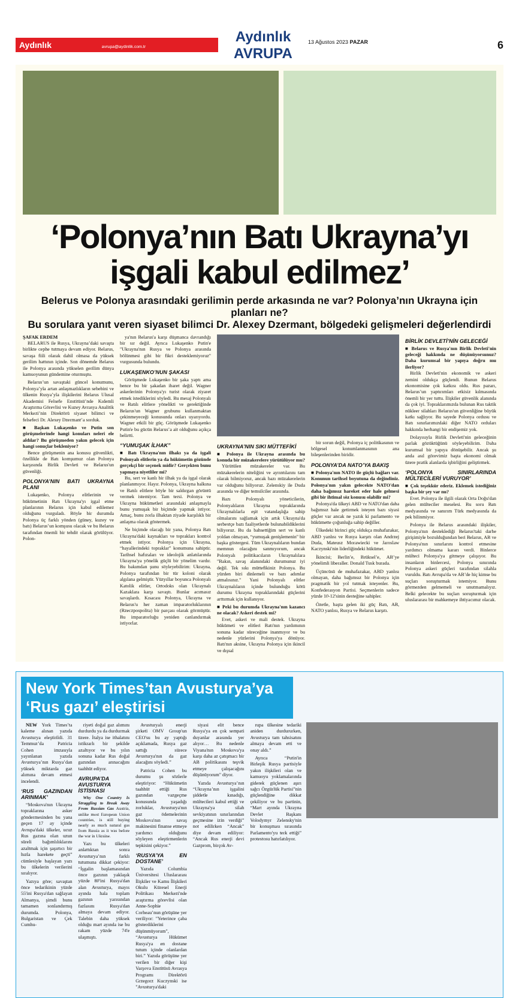Aydınlık avrupa@aydinlik.com.tr
Aydınlık
AVRUPA
13 Ağustos 2023 PAZAR 6
‘Polonya’nın Batı Ukrayna’yı işgali kabul edilmez’
Belerus ve Polonya arasındaki gerilimin perde arkasında ne var? Polonya’nın Ukrayna için planları ne?
Bu sorulara yanıt veren siyaset bilimci Dr. Alexey Dzermant, bölgedeki gelişmeleri değerlendirdi
ŞAFAK ERDEM
BELARUS ile Rusya, Ukrayna’daki savaşta birlikte cephe tutmaya devam ediyor. Belarus, savaşa fiili olarak dahil olmasa da yüksek gerilim hattının içinde. Son dönemde Belarus ile Polonya arasında yükselen gerilim dünya kamuoyunun gündemine oturmuştu.
Belarus’un savaştaki güncel konumunu, Polonya’yla artan anlaşmazlıkların sebebini ve ülkenin Rusya’yla ilişkilerini Belarus Ulusal Akademisi Felsefe Enstitüsü’nde Kıdemli Araştırma Görevlisi ve Kuzey Avrasya Analitik Merkezi’nin Direktörü siyaset bilimci ve felsefeci Dr. Alexey Dzermant’a sorduk.
■ Başkan Lukaşenko ve Putin son görüşmelerinde hangi konuları neleri ele aldılar? Bu görüşmeden yakın gelecek için hangi sonuçlar bekleniyor?
Bence görüşmenin ana konusu güvenlikti, özellikle de Batı komşumuz olan Polonya karşısında Birlik Devleti ve Belarus'un güvenliği.
POLONYA’NIN BATI UKRAYNA PLANI
Lukaşenko, Polonya elitlerinin ve hükümetinin Batı Ukrayna'yı işgal etme planlarının Belarus için kabul edilemez olduğunu vurguladı. Böyle bir durumda Polonya üç farklı yönden (güney, kuzey ve batı) Belarus’un komşusu olacak ve bu Belarus tarafından önemli bir tehdit olarak görülüyor. Polon-
ya'nın Belarus'a karşı düşmanca davrandığı bir sır değil. Ayrıca Lukaşenko Putin'e "Ukrayna'nın Rusya ve Polonya arasında bölünmesi gibi bir fikri desteklemiyoruz" vurgusunda bulundu.
LUKAŞENKO’NUN ŞAKASI
Görüşmede Lukaşenko bir şaka yaptı ama bence bu bir şakadan ibaret değil. Wagner askerlerinin Polonya'yı turist olarak ziyaret etmek istediklerini söyledi. Bu mesaj Polonyalı ve Batılı elitlere yönelikti ve gerektiğinde Belarus'un Wagner grubunu kullanmaktan çekinmeyeceği konusunda onları uyarıyordu. Wagner etkili bir güç. Görüşmede Lukaşenko Putin'e bu gücün Belarus’a ait olduğunu açıkça belirtti.
“YUMUŞAK İLHAK”
■ Batı Ukrayna'nın ilhakı ya da işgali Polonyalı elitlerin ya da hükümetin gözünde gerçekçi bir seçenek midir? Gerçekten bunu yapmaya niyetliler mi?
Bu, sert ve kanlı bir ilhak ya da işgal olarak planlanmıyor. Hayır. Polonya, Ukrayna halkına ve Batılı elitlere böyle bir saldırgan görüntü vermek istemiyor. Tam tersi. Polonya ve Ukrayna hükümetleri arasındaki anlaşmayla bunu yumuşak bir biçimde yapmak istiyor. Amaç, bunu zorla ilhaktan ziyade karşılıklı bir anlaşma olarak göstermek.
Ne biçimde olacağı bir yana, Polonya Batı Ukrayna'daki kaynakları ve toprakları kontrol etmek istiyor. Polonya için Ukrayna, “hayallerindeki topraklar” konumuna sahiptir. Tarihsel hafızaları ve ideolojik anlatılarında Ukrayna'ya yönelik güçlü bir yönelim vardır. Bu bakımdan şunu söyleyebilirim: Ukrayna, Polonya tarafından bir tür koloni olarak algılana gelmiştir. Yüzyıllar boyunca Polonyalı Katolik elitler, Ortodoks olan Ukraynalı Kazaklara karşı savaştı. Bunlar acımasız savaşlardı. Kısacası Polonya, Ukrayna ve Belarus'u her zaman imparatorluklarının (Rzeczpospolita) bir parçası olarak görmüştür. Bu imparatorluğu yeniden canlandırmak istiyorlar.
UKRAYNA’NIN SIKI MÜTTEFİKİ
■ Polonya ile Ukrayna arasında bu konuda bir müzakerelere yürütülüyor mu?
Yürütülen müzakereler var. Bu müzakerelerin niteliğini ve ayrıntılarını tam olarak bilmiyoruz, ancak bazı müzakerelerin var olduğunu biliyoruz. Zelenskiy ile Duda arasında ve diğer temsilciler arasında.
Bazı Polonyalı yöneticilerin, Polonyalıların Ukrayna topraklarında Ukraynalılarla eşit vatandaşlığa sahip olmalarını sağlamak için artık Ukrayna'da serbestçe bazı faaliyetlerde bulunabildiklerini biliyoruz. Bu da bahsettiğim sert ve kanlı yoldan olmayan, “yumuşak genişlemenin" bir başka göstergesi. Tüm Ukraynalıların bundan memnun olacağını sanmıyorum, ancak Polonyalı politikacıların Ukraynalılara "Bakın, savaş alanındaki durumunuz iyi değil. Tek sıkı müttefikiniz Polonya. Bu yüzden bizi dinlemeli ve bazı adımlar atmalısınız." Yani Polonyalı elitler Ukraynalıların içinde bulunduğu kötü durumu Ukrayna topraklarındaki güçlerini arttırmak için kullanıyor.
■ Peki bu durumda Ukrayna'nın kazancı ne olacak? Askeri destek mi?
Evet, askeri ve mali destek. Ukrayna hükümeti ve elitleri Batı'nın yardımının sonuna kadar süreceğine inanmıyor ve bu nedenle yüzlerini Polonya'ya dönüyor. Batı'nın aksine, Ukrayna Polonya için ikincil ve dışsal
bir sorun değil, Polonya iç politikasının ve bölgesel konumlanmasının ana bileşenlerinden biridir.
POLONYA’DA NATO’YA BAKIŞ
■ Polonya'nın NATO ile güçlü bağları var. Konunun tarihsel boyutuna da değindiniz. Polonya'nın yakın gelecekte NATO'dan daha bağımsız hareket eder hale gelmesi gibi bir ihtimal söz konusu olabilir mi?
Polonya'da ülkeyi ABD ve NATO'dan daha bağımsız hale getirmek isteyen bazı siyasi güçler var ancak ne yazık ki parlamento ve hükümette çoğunluğa sahip değiller.
Ülkedeki birinci güç oldukça muhafazakar, ABD yanlısı ve Rusya karşıtı olan Andrzej Duda, Mateusz Morawiecki ve Jaroslaw Kaczynski'nin liderliğindeki hükümet.
İkincisi; Berlin’e, Brüksel’e, AB’ye yönelimli liberaller. Donald Tusk burada.
Üçüncüsü de muhafazakar, ABD yanlısı olmayan, daha bağımsız bir Polonya için pragmatik bir yol tutmak isteyenler. Bu, Konfederasyon Partisi. Seçmenlerin sadece yüzde 10-12'sinin desteğine sahipler.
Özetle, başta gelen iki güç Batı, AB, NATO yanlısı, Rusya ve Belarus karşıtı.
BİRLİK DEVLETİ’NİN GELECEĞİ
■ Belarus ve Rusya'nın Birlik Devleti'nin geleceği hakkında ne düşünüyorsunuz? Daha kurumsal bir yapıya doğru mu ilerliyor?
Birlik Devleti'nin ekonomik ve askeri zemini oldukça güçlendi. Bunun Belarus ekonomisine çok katkısı oldu. Rus pazarı, Belarus’un yaptırımları etkisiz kılmasında önemli bir yer tuttu. İlişkiler güvenlik alanında da çok iyi. Topraklarımızda bulunan Rus taktik nükleer silahları Belarus'un güvenliğine büyük katkı sağlıyor. Bu sayede Polonya ordusu ve Batı sınırlarımızdaki diğer NATO orduları hakkında herhangi bir endişemiz yok.
Dolayısıyla Birlik Devleti'nin geleceğinin parlak gözüktüğünü söyleyebilirim. Daha kurumsal bir yapıya dönüşebilir. Ancak şu anda asıl görevimiz başta ekonomi olmak üzere pratik alanlarda işbirliğini geliştirmek.
‘POLONYA SINIRLARINDA MÜLTECİLERİ VURUYOR’
■ Çok teşekkür ederiz. Eklemek istediğiniz başka bir şey var mı?
Evet. Polonya ile ilgili olarak Orta Doğu'dan gelen mülteciler meselesi. Bu soru Batı medyasında ve sanırım Türk medyasında da pek bilinmiyor.
Polonya ile Belarus arasındaki ilişkiler, Polonya'nın desteklediği Belarus'taki darbe girişimiyle bozulduğundan beri Belarus, AB ve Polonya'nın sınırlarını kontrol etmesine yardımcı olmama kararı verdi. Binlerce mülteci Polonya'ya gitmeye çalışıyor. Bu insanların binlercesi, Polonya sınırında Polonya askeri güçleri tarafından silahla vuruldu. Batı Avrupa'da ve AB’de hiç kimse bu suçları soruşturmak istemiyor. Bunu görmezden gelmemeli ve unutmamalıyız. Belki gelecekte bu suçları soruşturmak için uluslararası bir mahkemeye ihtiyacımız olacak.
New York Times’tan Avusturya’ya ‘Rus gazı’ eleştirisi
NEW York Times’ta kaleme alınan yazıda Avusturya eleştirildi. 31 Temmuz’da Patricia Cohen imzasıyla yayınlanan yazıda Avusturya’nın Rusya’dan yüksek miktarda gaz alımına devam etmesi incelendi.
‘RUS GAZINDAN ARINMAK’
“Moskova'nın Ukrayna topraklarına asker göndermesinden bu yana geçen 17 ay içinde Avrupa'daki ülkeler, ucuz Rus gazına olan uzun süreli bağımlılıklarını azaltmak için şaşırtıcı bir hızla harekete geçti” cümlesiyle başlayan yazı bu ülkelerin verilerini sıralıyor.
Yazıya göre; savaştan önce tedarikinin yüzde 55'ini Rusya'dan sağlayan Almanya, şimdi bunu tamamen sonlandırmış durumda. Polonya, Bulgaristan ve Çek Cumhu-
riyeti doğal gaz alımını durdurdu ya da durdurmak üzere. İtalya ise ithalatını istikrarlı bir şekilde azaltıyor ve bu yılın sonuna kadar Rus doğal gazından arınacağını taahhüt ediyor.
AVRUPA’DA AVUSTURYA İSTİSNASI
Why One Country Is Struggling to Break Away From Russian Gas Austria, unlike most European Union countries, is still buying nearly as much natural gas from Russia as it was before the war in Ukraine.
Yazı bu ülkeleri anlattıktan sonra Avusturya’nın farklı tutumuna dikkat çekiyor: “İşgalin başlamasından önce gazının yaklaşık yüzde 80'ini Rusya'dan alan Avusturya, mayıs ayında hala toplam gazının yarısından fazlasını Rusya'dan almaya devam ediyor. Talebin daha yüksek olduğu mart ayında ise bu rakam yüzde 74'e ulaşmıştı.
Avusturyalı enerji şirketi OMV Group'un CEO'su bu ay yaptığı açıklamada, Rusya gaz sattığı sürece Avusturya'nın da gaz alacağını söyledi.”
Patricia Cohen bu durumu şu sözlerle eleştiriyor: “Hükümetin taahhüt ettiği Rus gazından vazgeçme konusunda yaşadığı zorluklar, Avusturya'nın gaz ödemelerinin Moskova'nın savaş makinesini finanse etmeye yardımcı olduğunu söyleyen eleştirmenlerin tepkisini çekiyor.”
‘RUSYA’YA EN DOSTANE’
Yazıda Columbia Üniversitesi Uluslararası İlişkiler ve Kamu İlişkileri Okulu Küresel Enerji Politikası Merkezi'nde araştırma görevlisi olan Anne-Sophie Corbeau’nun görüşüne yer veriliyor: "Yeterince çaba gösterdiklerini düşünmüyorum", “Avusturya Hükümet Rusya'ya en dostane tutum içinde olanlardan biri.” Yazıda görüşüne yer verilen bir diğer kişi Varşova Enstitüsü Avrasya Programı Direktörü Grzegorz Kuczynski ise "Avusturya'daki
siyasi elit bence Rusya'ya en çok sempati duyanlar arasında yer alıyor… Bu nedenle Viyana'nın Moskova'ya karşı daha az çatışmacı bir AB politikasını teşvik etmeye çalışacağını düşünüyorum" diyor.
Yazıda Avusturya’nın “Ukrayna’nın işgalini şiddetle kınadığı, mültecileri kabul ettiği ve Ukrayna'ya silah sevkiyatının sınırlarından geçmesine izin verdiği” not edilirken “Ancak” diye devam ediliyor: “Ancak Rus enerji devi Gazprom, birçok Av-
rupa ülkesine tedariki aniden durdururken, Avusturya tam tahsisatını almaya devam etti ve onay aldı.”
Ayrıca “Putin'in Birleşik Rusya partisiyle yakın ilişkileri olan ve kamuoyu yoklamalarında giderek güçlenen aşırı sağcı Özgürlük Partisi”nin güçlendiğine dikkat çekiliyor ve bu partinin, “Mart ayında Ukrayna Devlet Başkanı Volodymyr Zelensky'nin bir konuşması sırasında Parlamento'yu terk ettiği” protestosu hatırlatılıyor.